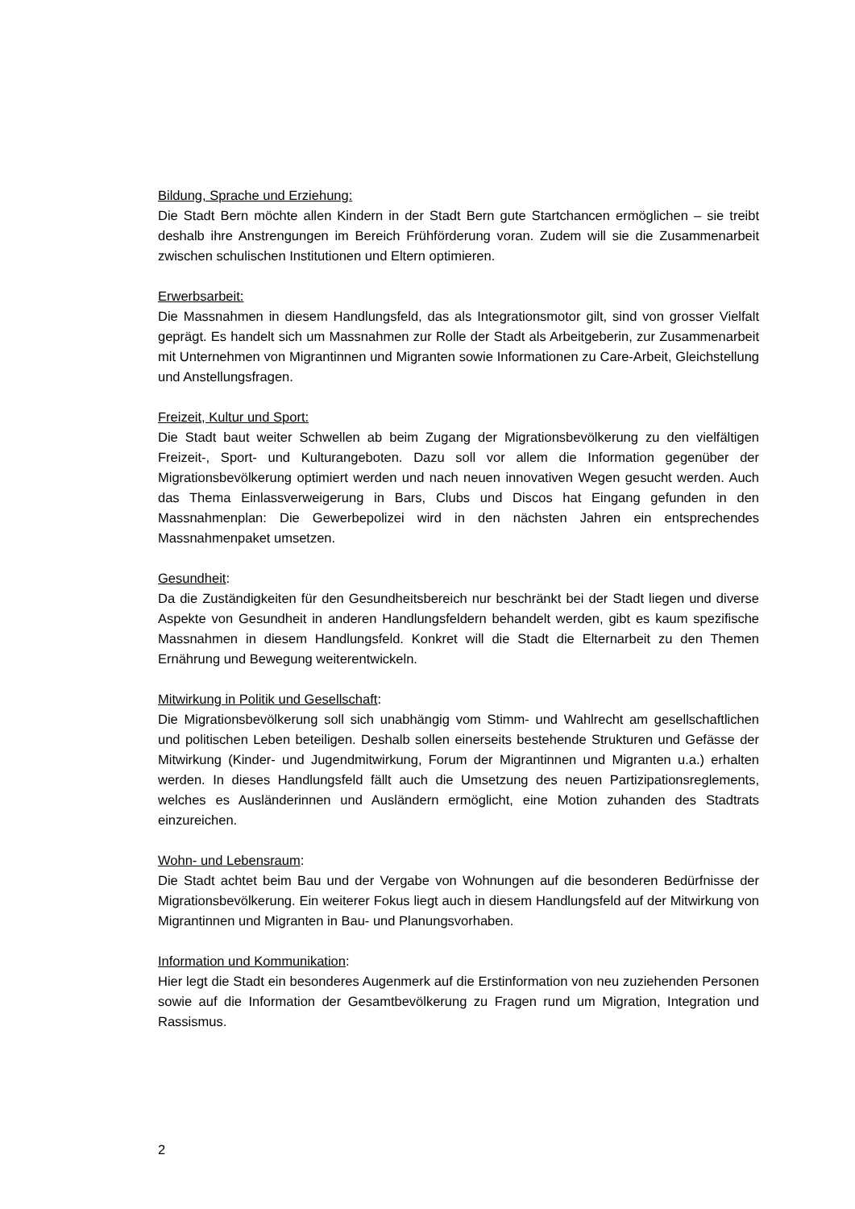Bildung, Sprache und Erziehung:
Die Stadt Bern möchte allen Kindern in der Stadt Bern gute Startchancen ermöglichen – sie treibt deshalb ihre Anstrengungen im Bereich Frühförderung voran. Zudem will sie die Zusammenarbeit zwischen schulischen Institutionen und Eltern optimieren.
Erwerbsarbeit:
Die Massnahmen in diesem Handlungsfeld, das als Integrationsmotor gilt, sind von grosser Vielfalt geprägt. Es handelt sich um Massnahmen zur Rolle der Stadt als Arbeitgeberin, zur Zusammenarbeit mit Unternehmen von Migrantinnen und Migranten sowie Informationen zu Care-Arbeit, Gleichstellung und Anstellungsfragen.
Freizeit, Kultur und Sport:
Die Stadt baut weiter Schwellen ab beim Zugang der Migrationsbevölkerung zu den vielfältigen Freizeit-, Sport- und Kulturangeboten. Dazu soll vor allem die Information gegenüber der Migrationsbevölkerung optimiert werden und nach neuen innovativen Wegen gesucht werden. Auch das Thema Einlassverweigerung in Bars, Clubs und Discos hat Eingang gefunden in den Massnahmenplan: Die Gewerbepolizei wird in den nächsten Jahren ein entsprechendes Massnahmenpaket umsetzen.
Gesundheit:
Da die Zuständigkeiten für den Gesundheitsbereich nur beschränkt bei der Stadt liegen und diverse Aspekte von Gesundheit in anderen Handlungsfeldern behandelt werden, gibt es kaum spezifische Massnahmen in diesem Handlungsfeld. Konkret will die Stadt die Elternarbeit zu den Themen Ernährung und Bewegung weiterentwickeln.
Mitwirkung in Politik und Gesellschaft:
Die Migrationsbevölkerung soll sich unabhängig vom Stimm- und Wahlrecht am gesellschaftlichen und politischen Leben beteiligen. Deshalb sollen einerseits bestehende Strukturen und Gefässe der Mitwirkung (Kinder- und Jugendmitwirkung, Forum der Migrantinnen und Migranten u.a.) erhalten werden. In dieses Handlungsfeld fällt auch die Umsetzung des neuen Partizipationsreglements, welches es Ausländerinnen und Ausländern ermöglicht, eine Motion zuhanden des Stadtrats einzureichen.
Wohn- und Lebensraum:
Die Stadt achtet beim Bau und der Vergabe von Wohnungen auf die besonderen Bedürfnisse der Migrationsbevölkerung. Ein weiterer Fokus liegt auch in diesem Handlungsfeld auf der Mitwirkung von Migrantinnen und Migranten in Bau- und Planungsvorhaben.
Information und Kommunikation:
Hier legt die Stadt ein besonderes Augenmerk auf die Erstinformation von neu zuziehenden Personen sowie auf die Information der Gesamtbevölkerung zu Fragen rund um Migration, Integration und Rassismus.
2